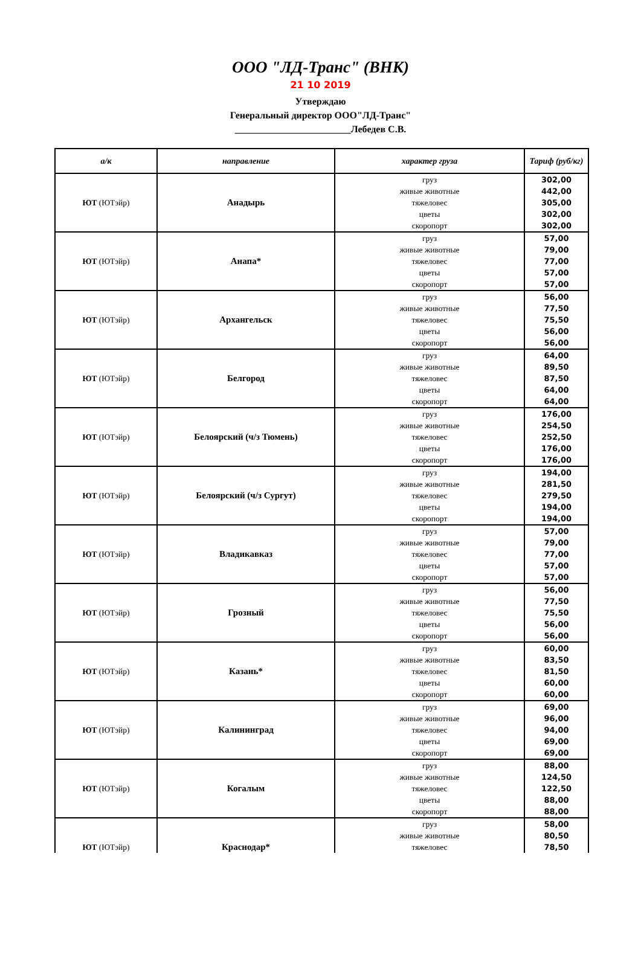ООО "ЛД-Транс" (ВНК)
21 10 2019
Утверждаю
Генеральный директор ООО"ЛД-Транс"
________________________Лебедев С.В.
| а/к | направление | характер груза | Тариф (руб/кг) |
| --- | --- | --- | --- |
| ЮТ (ЮТэйр) | Анадырь | груз живые животные тяжеловес цветы скоропорт | 302,00 442,00 305,00 302,00 302,00 |
| ЮТ (ЮТэйр) | Анапа* | груз живые животные тяжеловес цветы скоропорт | 57,00 79,00 77,00 57,00 57,00 |
| ЮТ (ЮТэйр) | Архангельск | груз живые животные тяжеловес цветы скоропорт | 56,00 77,50 75,50 56,00 56,00 |
| ЮТ (ЮТэйр) | Белгород | груз живые животные тяжеловес цветы скоропорт | 64,00 89,50 87,50 64,00 64,00 |
| ЮТ (ЮТэйр) | Белоярский (ч/з Тюмень) | груз живые животные тяжеловес цветы скоропорт | 176,00 254,50 252,50 176,00 176,00 |
| ЮТ (ЮТэйр) | Белоярский (ч/з Сургут) | груз живые животные тяжеловес цветы скоропорт | 194,00 281,50 279,50 194,00 194,00 |
| ЮТ (ЮТэйр) | Владикавказ | груз живые животные тяжеловес цветы скоропорт | 57,00 79,00 77,00 57,00 57,00 |
| ЮТ (ЮТэйр) | Грозный | груз живые животные тяжеловес цветы скоропорт | 56,00 77,50 75,50 56,00 56,00 |
| ЮТ (ЮТэйр) | Казань* | груз живые животные тяжеловес цветы скоропорт | 60,00 83,50 81,50 60,00 60,00 |
| ЮТ (ЮТэйр) | Калининград | груз живые животные тяжеловес цветы скоропорт | 69,00 96,00 94,00 69,00 69,00 |
| ЮТ (ЮТэйр) | Когалым | груз живые животные тяжеловес цветы скоропорт | 88,00 124,50 122,50 88,00 88,00 |
| ЮТ (ЮТэйр) | Краснодар* | груз живые животные тяжеловес | 58,00 80,50 78,50 |